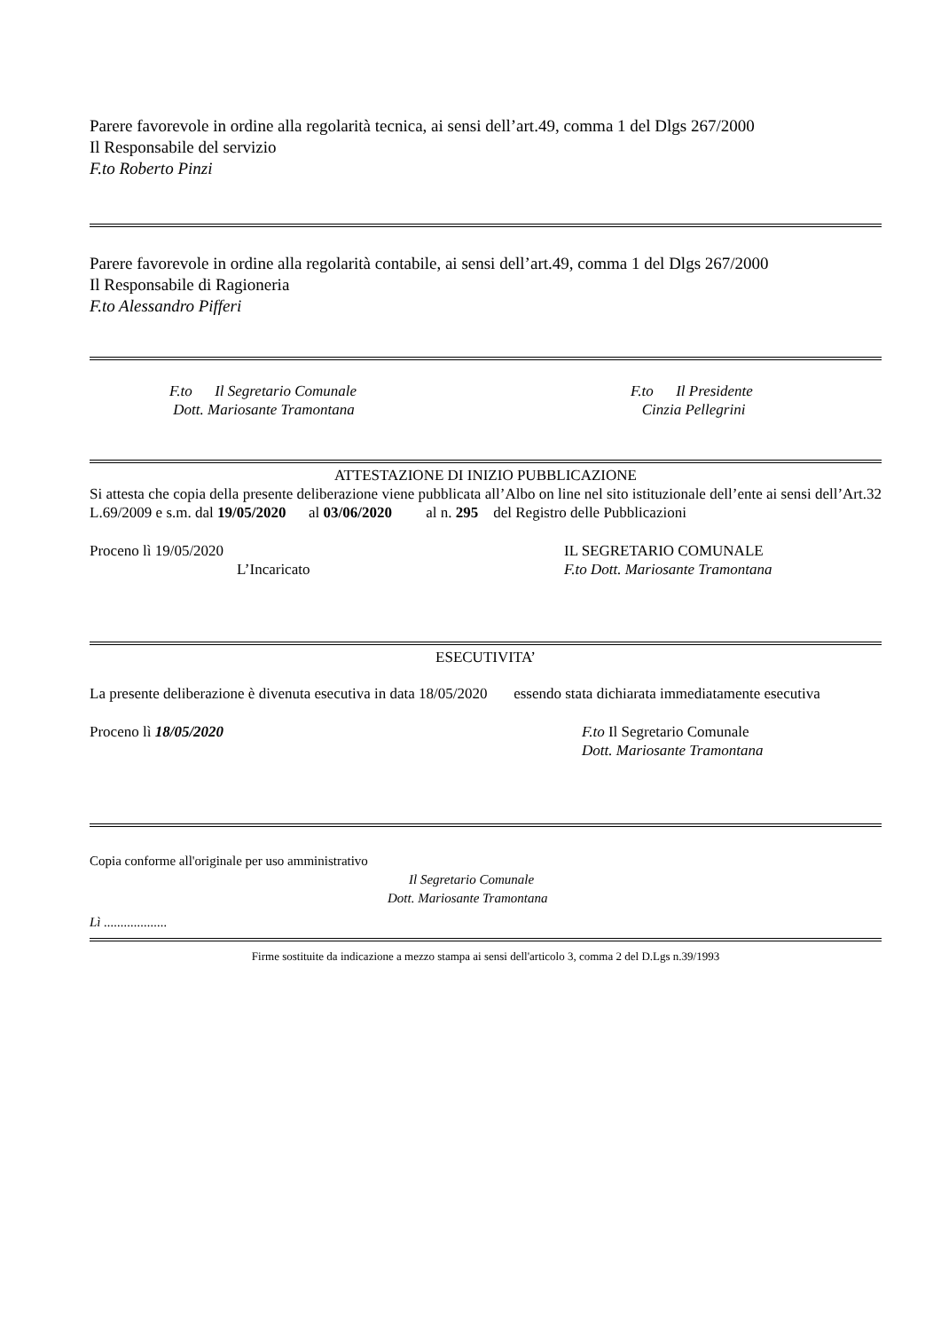Parere favorevole in ordine alla regolarità tecnica, ai sensi dell’art.49, comma 1 del Dlgs 267/2000
Il Responsabile del servizio
F.to Roberto Pinzi
Parere favorevole in ordine alla regolarità contabile, ai sensi dell’art.49, comma 1 del Dlgs 267/2000
Il Responsabile di Ragioneria
F.to Alessandro Pifferi
F.to Il Segretario Comunale
Dott. Mariosante Tramontana
F.to Il Presidente
Cinzia Pellegrini
ATTESTAZIONE DI INIZIO PUBBLICAZIONE
Si attesta che copia della presente deliberazione viene pubblicata all’Albo on line nel sito istituzionale dell’ente ai sensi dell’Art.32 L.69/2009 e s.m. dal 19/05/2020 al 03/06/2020 al n. 295 del Registro delle Pubblicazioni
Proceno lì 19/05/2020
L’Incaricato
IL SEGRETARIO COMUNALE
F.to Dott. Mariosante Tramontana
ESECUTIVITA’
La presente deliberazione è divenuta esecutiva in data 18/05/2020 essendo stata dichiarata immediatamente esecutiva
Proceno lì 18/05/2020 F.to Il Segretario Comunale
Dott. Mariosante Tramontana
Copia conforme all'originale per uso amministrativo
Il Segretario Comunale
Dott. Mariosante Tramontana
Lì ...................
Firme sostituite da indicazione a mezzo stampa ai sensi dell'articolo 3, comma 2 del D.Lgs n.39/1993